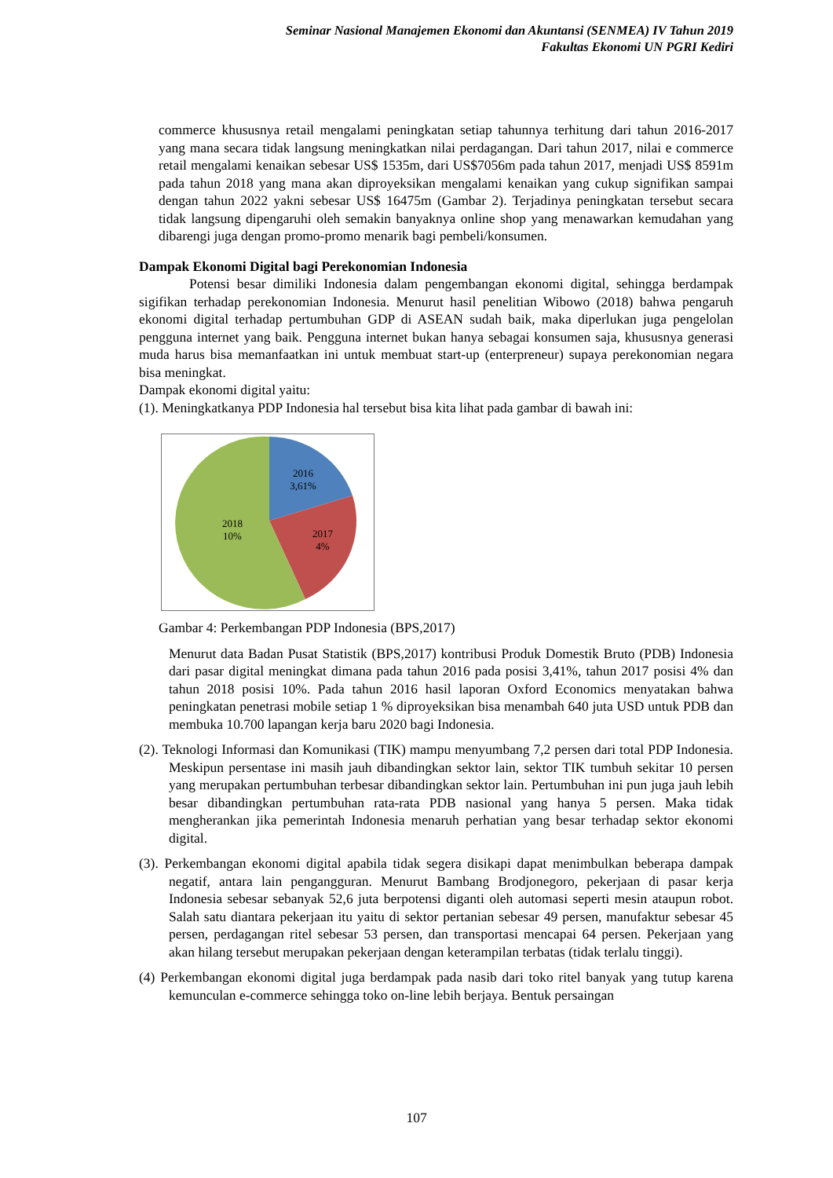Seminar Nasional Manajemen Ekonomi dan Akuntansi (SENMEA) IV Tahun 2019
Fakultas Ekonomi UN PGRI Kediri
commerce khususnya retail mengalami peningkatan setiap tahunnya terhitung dari tahun 2016-2017 yang mana secara tidak langsung meningkatkan nilai perdagangan. Dari tahun 2017, nilai e commerce retail mengalami kenaikan sebesar US$ 1535m, dari US$7056m pada tahun 2017, menjadi US$ 8591m pada tahun 2018 yang mana akan diproyeksikan mengalami kenaikan yang cukup signifikan sampai dengan tahun 2022 yakni sebesar US$ 16475m (Gambar 2). Terjadinya peningkatan tersebut secara tidak langsung dipengaruhi oleh semakin banyaknya online shop yang menawarkan kemudahan yang dibarengi juga dengan promo-promo menarik bagi pembeli/konsumen.
Dampak Ekonomi Digital bagi Perekonomian Indonesia
Potensi besar dimiliki Indonesia dalam pengembangan ekonomi digital, sehingga berdampak sigifikan terhadap perekonomian Indonesia. Menurut hasil penelitian Wibowo (2018) bahwa pengaruh ekonomi digital terhadap pertumbuhan GDP di ASEAN sudah baik, maka diperlukan juga pengelolan pengguna internet yang baik. Pengguna internet bukan hanya sebagai konsumen saja, khususnya generasi muda harus bisa memanfaatkan ini untuk membuat start-up (enterpreneur) supaya perekonomian negara bisa meningkat.
Dampak ekonomi digital yaitu:
(1). Meningkatkanya PDP Indonesia hal tersebut bisa kita lihat pada gambar di bawah ini:
2016
3,61%
2018
10%
2017
4%
Gambar 4: Perkembangan PDP Indonesia (BPS,2017)
Menurut data Badan Pusat Statistik (BPS,2017) kontribusi Produk Domestik Bruto (PDB) Indonesia dari pasar digital meningkat dimana pada tahun 2016 pada posisi 3,41%, tahun 2017 posisi 4% dan tahun 2018 posisi 10%. Pada tahun 2016 hasil laporan Oxford Economics menyatakan bahwa peningkatan penetrasi mobile setiap 1 % diproyeksikan bisa menambah 640 juta USD untuk PDB dan membuka 10.700 lapangan kerja baru 2020 bagi Indonesia.
(2). Teknologi Informasi dan Komunikasi (TIK) mampu menyumbang 7,2 persen dari total PDP Indonesia. Meskipun persentase ini masih jauh dibandingkan sektor lain, sektor TIK tumbuh sekitar 10 persen yang merupakan pertumbuhan terbesar dibandingkan sektor lain. Pertumbuhan ini pun juga jauh lebih besar dibandingkan pertumbuhan rata-rata PDB nasional yang hanya 5 persen. Maka tidak mengherankan jika pemerintah Indonesia menaruh perhatian yang besar terhadap sektor ekonomi digital.
(3). Perkembangan ekonomi digital apabila tidak segera disikapi dapat menimbulkan beberapa dampak negatif, antara lain pengangguran. Menurut Bambang Brodjonegoro, pekerjaan di pasar kerja Indonesia sebesar sebanyak 52,6 juta berpotensi diganti oleh automasi seperti mesin ataupun robot. Salah satu diantara pekerjaan itu yaitu di sektor pertanian sebesar 49 persen, manufaktur sebesar 45 persen, perdagangan ritel sebesar 53 persen, dan transportasi mencapai 64 persen. Pekerjaan yang akan hilang tersebut merupakan pekerjaan dengan keterampilan terbatas (tidak terlalu tinggi).
(4) Perkembangan ekonomi digital juga berdampak pada nasib dari toko ritel banyak yang tutup karena kemunculan e-commerce sehingga toko on-line lebih berjaya. Bentuk persaingan
107